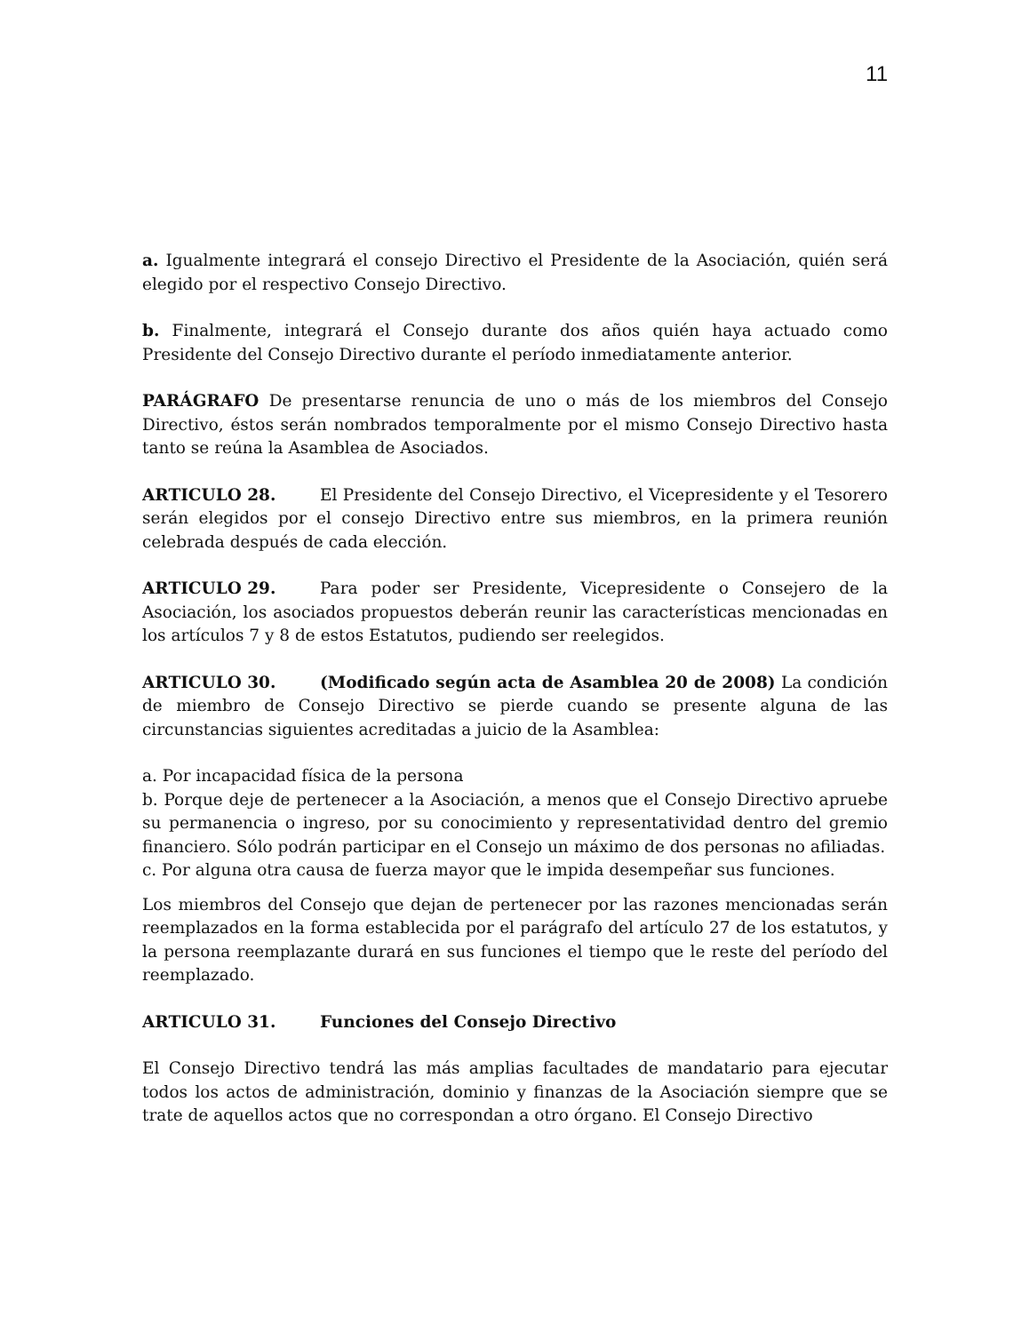11
a. Igualmente integrará el consejo Directivo el Presidente de la Asociación, quién será elegido por el respectivo Consejo Directivo.
b. Finalmente, integrará el Consejo durante dos años quién haya actuado como Presidente del Consejo Directivo durante el período inmediatamente anterior.
PARÁGRAFO De presentarse renuncia de uno o más de los miembros del Consejo Directivo, éstos serán nombrados temporalmente por el mismo Consejo Directivo hasta tanto se reúna la Asamblea de Asociados.
ARTICULO 28. El Presidente del Consejo Directivo, el Vicepresidente y el Tesorero serán elegidos por el consejo Directivo entre sus miembros, en la primera reunión celebrada después de cada elección.
ARTICULO 29. Para poder ser Presidente, Vicepresidente o Consejero de la Asociación, los asociados propuestos deberán reunir las características mencionadas en los artículos 7 y 8 de estos Estatutos, pudiendo ser reelegidos.
ARTICULO 30. (Modificado según acta de Asamblea 20 de 2008) La condición de miembro de Consejo Directivo se pierde cuando se presente alguna de las circunstancias siguientes acreditadas a juicio de la Asamblea:
a. Por incapacidad física de la persona
b. Porque deje de pertenecer a la Asociación, a menos que el Consejo Directivo apruebe su permanencia o ingreso, por su conocimiento y representatividad dentro del gremio financiero. Sólo podrán participar en el Consejo un máximo de dos personas no afiliadas.
c. Por alguna otra causa de fuerza mayor que le impida desempeñar sus funciones.
Los miembros del Consejo que dejan de pertenecer por las razones mencionadas serán reemplazados en la forma establecida por el parágrafo del artículo 27 de los estatutos, y la persona reemplazante durará en sus funciones el tiempo que le reste del período del reemplazado.
ARTICULO 31. Funciones del Consejo Directivo
El Consejo Directivo tendrá las más amplias facultades de mandatario para ejecutar todos los actos de administración, dominio y finanzas de la Asociación siempre que se trate de aquellos actos que no correspondan a otro órgano. El Consejo Directivo